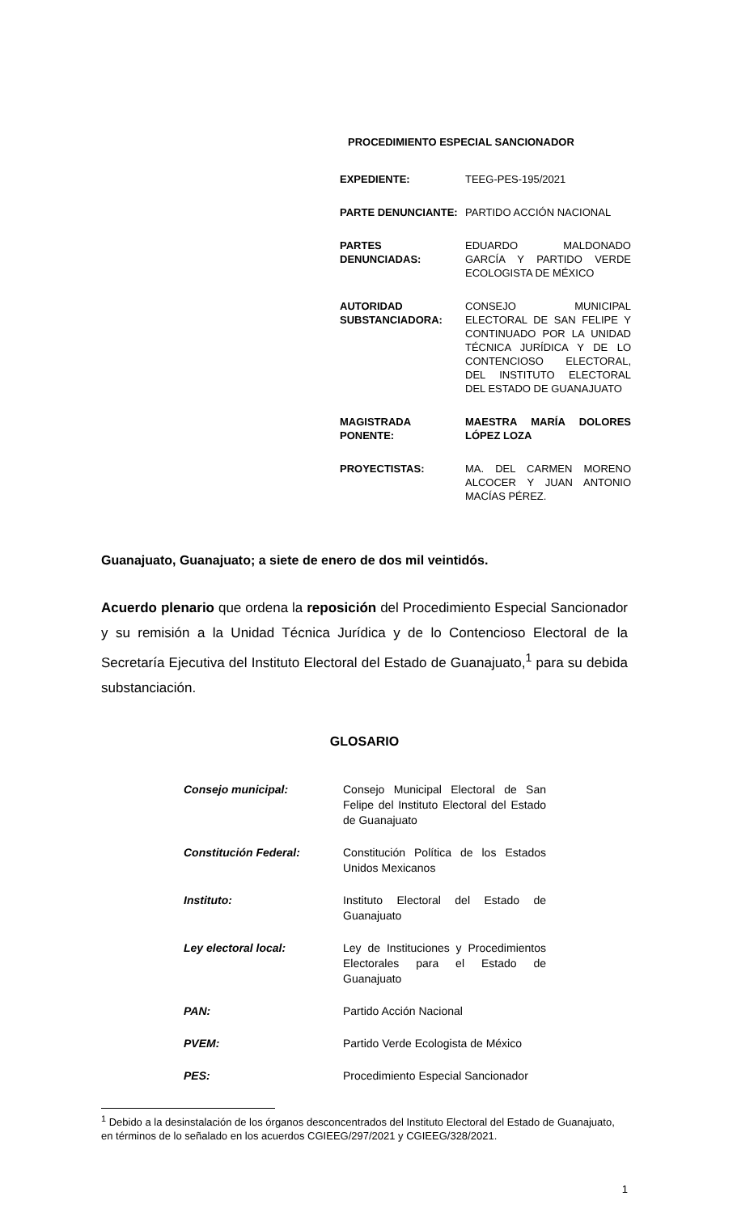PROCEDIMIENTO ESPECIAL SANCIONADOR
| EXPEDIENTE: | TEEG-PES-195/2021 |
| PARTE DENUNCIANTE: | PARTIDO ACCIÓN NACIONAL |
| PARTES DENUNCIADAS: | EDUARDO MALDONADO GARCÍA Y PARTIDO VERDE ECOLOGISTA DE MÉXICO |
| AUTORIDAD SUBSTANCIADORA: | CONSEJO MUNICIPAL ELECTORAL DE SAN FELIPE Y CONTINUADO POR LA UNIDAD TÉCNICA JURÍDICA Y DE LO CONTENCIOSO ELECTORAL, DEL INSTITUTO ELECTORAL DEL ESTADO DE GUANAJUATO |
| MAGISTRADA PONENTE: | MAESTRA MARÍA DOLORES LÓPEZ LOZA |
| PROYECTISTAS: | MA. DEL CARMEN MORENO ALCOCER Y JUAN ANTONIO MACÍAS PÉREZ. |
Guanajuato, Guanajuato; a siete de enero de dos mil veintidós.
Acuerdo plenario que ordena la reposición del Procedimiento Especial Sancionador y su remisión a la Unidad Técnica Jurídica y de lo Contencioso Electoral de la Secretaría Ejecutiva del Instituto Electoral del Estado de Guanajuato,<sup>1</sup> para su debida substanciación.
GLOSARIO
| Consejo municipal: | Consejo Municipal Electoral de San Felipe del Instituto Electoral del Estado de Guanajuato |
| Constitución Federal: | Constitución Política de los Estados Unidos Mexicanos |
| Instituto: | Instituto Electoral del Estado de Guanajuato |
| Ley electoral local: | Ley de Instituciones y Procedimientos Electorales para el Estado de Guanajuato |
| PAN: | Partido Acción Nacional |
| PVEM: | Partido Verde Ecologista de México |
| PES: | Procedimiento Especial Sancionador |
<sup>1</sup> Debido a la desinstalación de los órganos desconcentrados del Instituto Electoral del Estado de Guanajuato, en términos de lo señalado en los acuerdos CGIEEG/297/2021 y CGIEEG/328/2021.
1